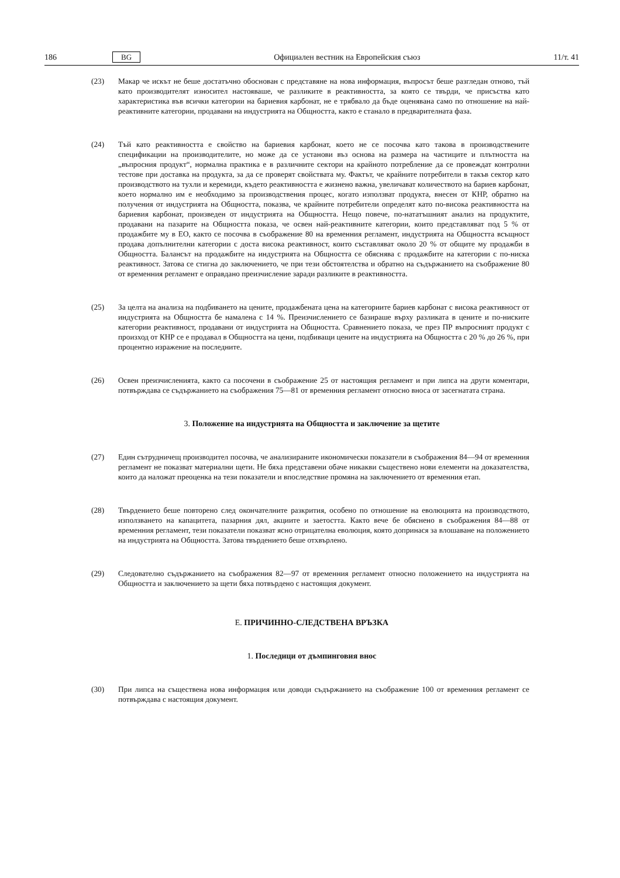186 BG Официален вестник на Европейския съюз 11/т. 41
(23) Макар че искът не беше достатъчно обоснован с представяне на нова информация, въпросът беше разгледан отново, тъй като производителят износител настояваше, че разликите в реактивността, за която се твърди, че присъства като характеристика във всички категории на бариевия карбонат, не е трябвало да бъде оценявана само по отношение на най-реактивните категории, продавани на индустрията на Общността, както е станало в предварителната фаза.
(24) Тъй като реактивността е свойство на бариевия карбонат, което не се посочва като такова в производствените спецификации на производителите, но може да се установи въз основа на размера на частиците и плътността на „въпросния продукт“, нормална практика е в различните сектори на крайното потребление да се провеждат контролни тестове при доставка на продукта, за да се проверят свойствата му. Фактът, че крайните потребители в такъв сектор като производството на тухли и керемиди, където реактивността е жизнено важна, увеличават количеството на бариев карбонат, което нормално им е необходимо за производствения процес, когато използват продукта, внесен от КНР, обратно на получения от индустрията на Общността, показва, че крайните потребители определят като по-висока реактивността на бариевия карбонат, произведен от индустрията на Общността. Нещо повече, по-нататъшният анализ на продуктите, продавани на пазарите на Общността показа, че освен най-реактивните категории, които представляват под 5 % от продажбите му в ЕО, както се посочва в съображение 80 на временния регламент, индустрията на Общността всъщност продава допълнителни категории с доста висока реактивност, които съставляват около 20 % от общите му продажби в Общността. Балансът на продажбите на индустрията на Общността се обяснява с продажбите на категории с по-ниска реактивност. Затова се стигна до заключението, че при тези обстоятелства и обратно на съдържанието на съображение 80 от временния регламент е оправдано преизчисление заради разликите в реактивността.
(25) За целта на анализа на подбиването на цените, продажбената цена на категориите бариев карбонат с висока реактивност от индустрията на Общността бе намалена с 14 %. Преизчислението се базираше върху разликата в цените и по-ниските категории реактивност, продавани от индустрията на Общността. Сравнението показа, че през ПР въпросният продукт с произход от КНР се е продавал в Общността на цени, подбиващи цените на индустрията на Общността с 20 % до 26 %, при процентно изражение на последните.
(26) Освен преизчисленията, както са посочени в съображение 25 от настоящия регламент и при липса на други коментари, потвърждава се съдържанието на съображения 75—81 от временния регламент относно вноса от засегнатата страна.
3. Положение на индустрията на Общността и заключение за щетите
(27) Един сътрудничещ производител посочва, че анализираните икономически показатели в съображения 84—94 от временния регламент не показват материални щети. Не бяха представени обаче никакви съществено нови елементи на доказателства, които да наложат преоценка на тези показатели и впоследствие промяна на заключението от временния етап.
(28) Твърдението беше повторено след окончателните разкрития, особено по отношение на еволюцията на производството, използването на капацитета, пазарния дял, акциите и заетостта. Както вече бе обяснено в съображения 84—88 от временния регламент, тези показатели показват ясно отрицателна еволюция, която допринася за влошаване на положението на индустрията на Общността. Затова твърдението беше отхвърлено.
(29) Следователно съдържанието на съображения 82—97 от временния регламент относно положението на индустрията на Общността и заключението за щети бяха потвърдено с настоящия документ.
Е. ПРИЧИННО-СЛЕДСТВЕНА ВРЪЗКА
1. Последици от дъмпинговия внос
(30) При липса на съществена нова информация или доводи съдържанието на съображение 100 от временния регламент се потвърждава с настоящия документ.